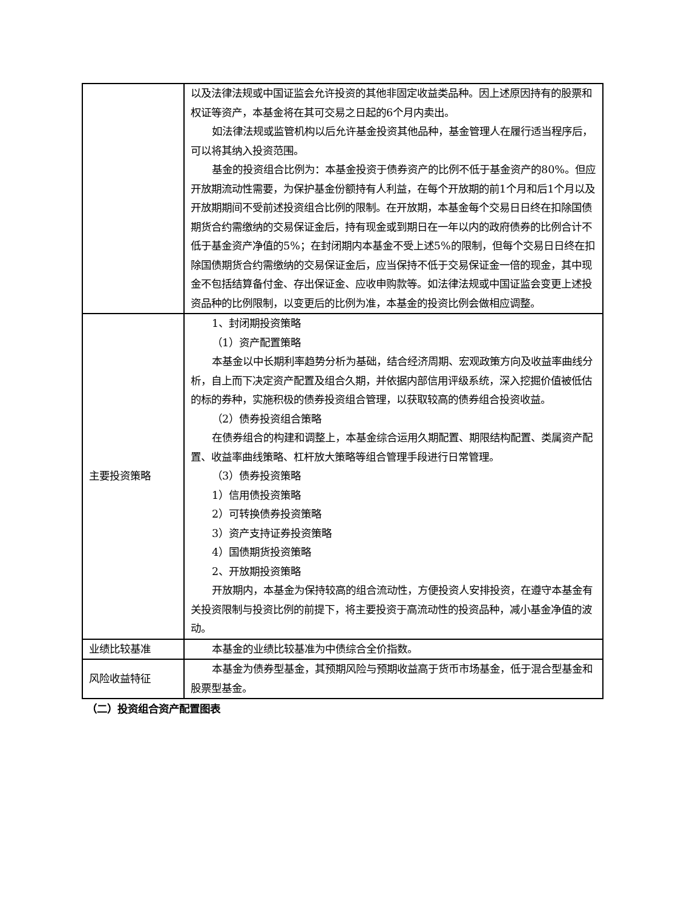| | 以及法律法规或中国证监会允许投资的其他非固定收益类品种。因上述原因持有的股票和权证等资产，本基金将在其可交易之日起的6个月内卖出。 如法律法规或监管机构以后允许基金投资其他品种，基金管理人在履行适当程序后，可以将其纳入投资范围。 基金的投资组合比例为：本基金投资于债券资产的比例不低于基金资产的80%。但应开放期流动性需要，为保护基金份额持有人利益，在每个开放期的前1个月和后1个月以及开放期期间不受前述投资组合比例的限制。在开放期，本基金每个交易日日终在扣除国债期货合约需缴纳的交易保证金后，持有现金或到期日在一年以内的政府债券的比例合计不低于基金资产净值的5%；在封闭期内本基金不受上述5%的限制，但每个交易日日终在扣除国债期货合约需缴纳的交易保证金后，应当保持不低于交易保证金一倍的现金，其中现金不包括结算备付金、存出保证金、应收申购款等。如法律法规或中国证监会变更上述投资品种的比例限制，以变更后的比例为准，本基金的投资比例会做相应调整。 |
| 主要投资策略 | 1、封闭期投资策略 （1）资产配置策略 本基金以中长期利率趋势分析为基础，结合经济周期、宏观政策方向及收益率曲线分析，自上而下决定资产配置及组合久期，并依据内部信用评级系统，深入挖掘价值被低估的标的券种，实施积极的债券投资组合管理，以获取较高的债券组合投资收益。 （2）债券投资组合策略 在债券组合的构建和调整上，本基金综合运用久期配置、期限结构配置、类属资产配置、收益率曲线策略、杠杆放大策略等组合管理手段进行日常管理。 （3）债券投资策略 1）信用债投资策略 2）可转换债券投资策略 3）资产支持证券投资策略 4）国债期货投资策略 2、开放期投资策略 开放期内，本基金为保持较高的组合流动性，方便投资人安排投资，在遵守本基金有关投资限制与投资比例的前提下，将主要投资于高流动性的投资品种，减小基金净值的波动。 |
| 业绩比较基准 | 本基金的业绩比较基准为中债综合全价指数。 |
| 风险收益特征 | 本基金为债券型基金，其预期风险与预期收益高于货币市场基金，低于混合型基金和股票型基金。 |
（二）投资组合资产配置图表